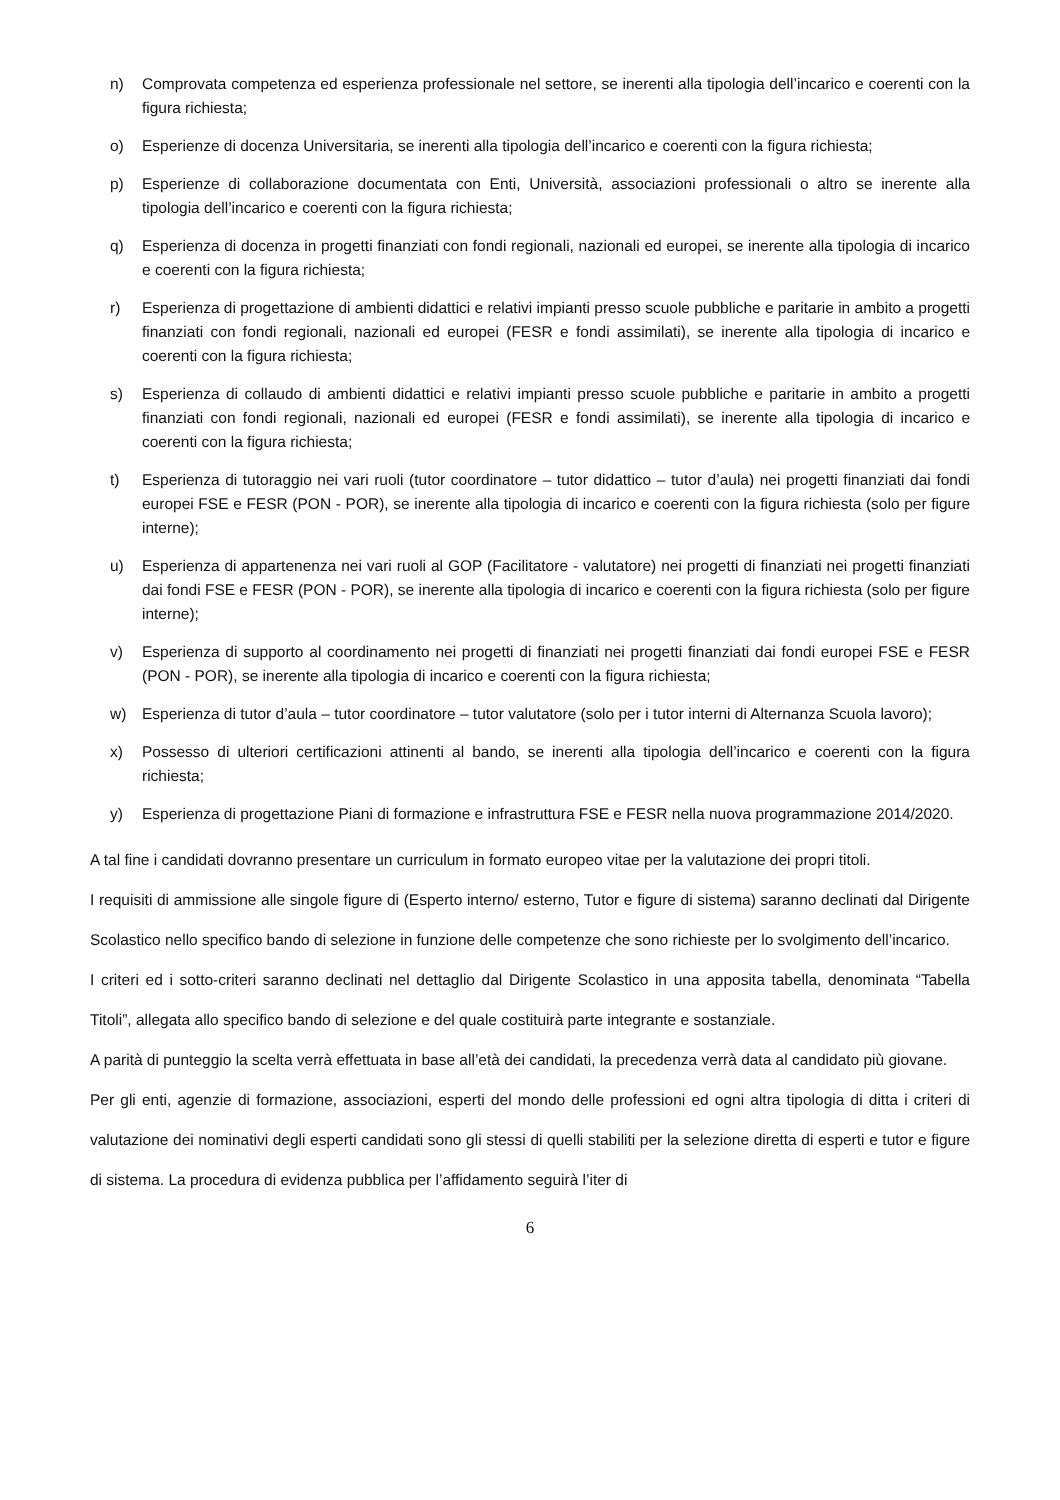n) Comprovata competenza ed esperienza professionale nel settore, se inerenti alla tipologia dell’incarico e coerenti con la figura richiesta;
o) Esperienze di docenza Universitaria, se inerenti alla tipologia dell’incarico e coerenti con la figura richiesta;
p) Esperienze di collaborazione documentata con Enti, Università, associazioni professionali o altro se inerente alla tipologia dell’incarico e coerenti con la figura richiesta;
q) Esperienza di docenza in progetti finanziati con fondi regionali, nazionali ed europei, se inerente alla tipologia di incarico e coerenti con la figura richiesta;
r) Esperienza di progettazione di ambienti didattici e relativi impianti presso scuole pubbliche e paritarie in ambito a progetti finanziati con fondi regionali, nazionali ed europei (FESR e fondi assimilati), se inerente alla tipologia di incarico e coerenti con la figura richiesta;
s) Esperienza di collaudo di ambienti didattici e relativi impianti presso scuole pubbliche e paritarie in ambito a progetti finanziati con fondi regionali, nazionali ed europei (FESR e fondi assimilati), se inerente alla tipologia di incarico e coerenti con la figura richiesta;
t) Esperienza di tutoraggio nei vari ruoli (tutor coordinatore – tutor didattico – tutor d’aula) nei progetti finanziati dai fondi europei FSE e FESR (PON - POR), se inerente alla tipologia di incarico e coerenti con la figura richiesta (solo per figure interne);
u) Esperienza di appartenenza nei vari ruoli al GOP (Facilitatore - valutatore) nei progetti di finanziati nei progetti finanziati dai fondi FSE e FESR (PON - POR), se inerente alla tipologia di incarico e coerenti con la figura richiesta (solo per figure interne);
v) Esperienza di supporto al coordinamento nei progetti di finanziati nei progetti finanziati dai fondi europei FSE e FESR (PON - POR), se inerente alla tipologia di incarico e coerenti con la figura richiesta;
w) Esperienza di tutor d’aula – tutor coordinatore – tutor valutatore (solo per i tutor interni di Alternanza Scuola lavoro);
x) Possesso di ulteriori certificazioni attinenti al bando, se inerenti alla tipologia dell’incarico e coerenti con la figura richiesta;
y) Esperienza di progettazione Piani di formazione e infrastruttura FSE e FESR nella nuova programmazione 2014/2020.
A tal fine i candidati dovranno presentare un curriculum in formato europeo vitae per la valutazione dei propri titoli.
I requisiti di ammissione alle singole figure di (Esperto interno/ esterno, Tutor e figure di sistema) saranno declinati dal Dirigente Scolastico nello specifico bando di selezione in funzione delle competenze che sono richieste per lo svolgimento dell’incarico.
I criteri ed i sotto-criteri saranno declinati nel dettaglio dal Dirigente Scolastico in una apposita tabella, denominata “Tabella Titoli”, allegata allo specifico bando di selezione e del quale costituirà parte integrante e sostanziale.
A parità di punteggio la scelta verrà effettuata in base all’età dei candidati, la precedenza verrà data al candidato più giovane.
Per gli enti, agenzie di formazione, associazioni, esperti del mondo delle professioni ed ogni altra tipologia di ditta i criteri di valutazione dei nominativi degli esperti candidati sono gli stessi di quelli stabiliti per la selezione diretta di esperti e tutor e figure di sistema. La procedura di evidenza pubblica per l’affidamento seguirà l’iter di
6